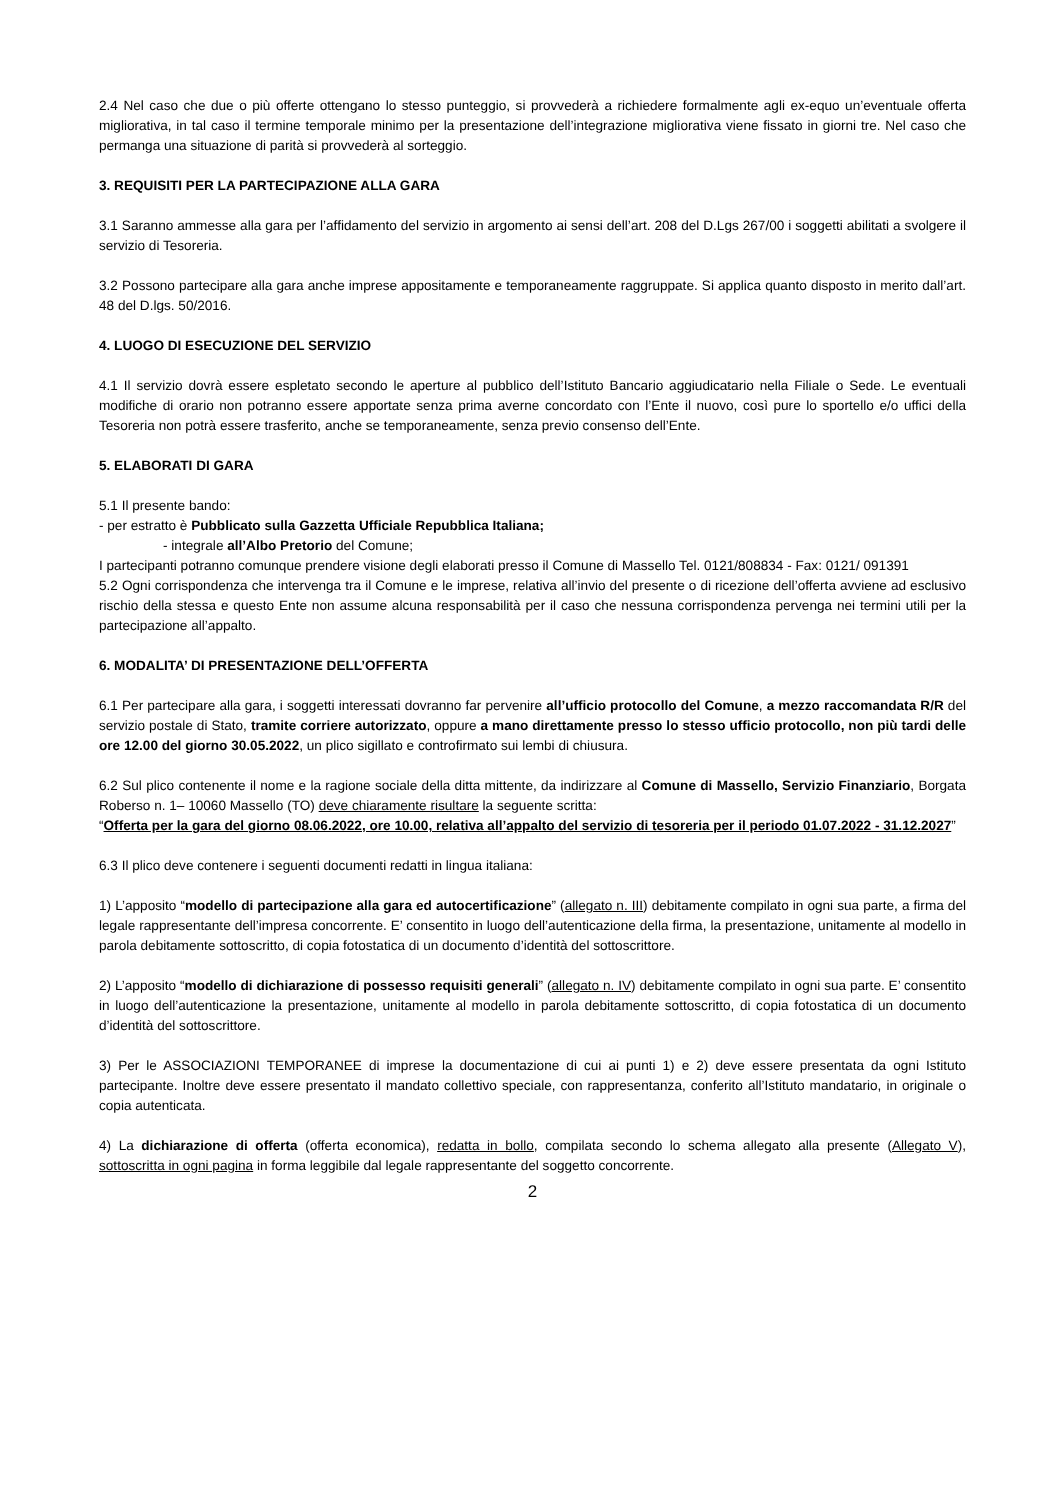2.4 Nel caso che due o più offerte ottengano lo stesso punteggio, si provvederà a richiedere formalmente agli ex-equo un’eventuale offerta migliorativa, in tal caso il termine temporale minimo per la presentazione dell’integrazione migliorativa viene fissato in giorni tre. Nel caso che permanga una situazione di parità si provvederà al sorteggio.
3. REQUISITI PER LA PARTECIPAZIONE ALLA GARA
3.1 Saranno ammesse alla gara per l’affidamento del servizio in argomento ai sensi dell’art. 208 del D.Lgs 267/00 i soggetti abilitati a svolgere il servizio di Tesoreria.
3.2 Possono partecipare alla gara anche imprese appositamente e temporaneamente raggruppate. Si applica quanto disposto in merito dall’art. 48 del D.lgs. 50/2016.
4. LUOGO DI ESECUZIONE DEL SERVIZIO
4.1 Il servizio dovrà essere espletato secondo le aperture al pubblico dell’Istituto Bancario aggiudicatario nella Filiale o Sede. Le eventuali modifiche di orario non potranno essere apportate senza prima averne concordato con l’Ente il nuovo, così pure lo sportello e/o uffici della Tesoreria non potrà essere trasferito, anche se temporaneamente, senza previo consenso dell’Ente.
5. ELABORATI DI GARA
5.1 Il presente bando:
- per estratto è Pubblicato sulla Gazzetta Ufficiale Repubblica Italiana;
- integrale all’Albo Pretorio del Comune;
I partecipanti potranno comunque prendere visione degli elaborati presso il Comune di Massello Tel. 0121/808834 - Fax: 0121/ 091391
5.2 Ogni corrispondenza che intervenga tra il Comune e le imprese, relativa all’invio del presente o di ricezione dell’offerta avviene ad esclusivo rischio della stessa e questo Ente non assume alcuna responsabilità per il caso che nessuna corrispondenza pervenga nei termini utili per la partecipazione all’appalto.
6. MODALITA’ DI PRESENTAZIONE DELL’OFFERTA
6.1 Per partecipare alla gara, i soggetti interessati dovranno far pervenire all’ufficio protocollo del Comune, a mezzo raccomandata R/R del servizio postale di Stato, tramite corriere autorizzato, oppure a mano direttamente presso lo stesso ufficio protocollo, non più tardi delle ore 12.00 del giorno 30.05.2022, un plico sigillato e controfirmato sui lembi di chiusura.
6.2 Sul plico contenente il nome e la ragione sociale della ditta mittente, da indirizzare al Comune di Massello, Servizio Finanziario, Borgata Roberso n. 1– 10060 Massello (TO) deve chiaramente risultare la seguente scritta:
“Offerta per la gara del giorno 08.06.2022, ore 10.00, relativa all’appalto del servizio di tesoreria per il periodo 01.07.2022 - 31.12.2027”
6.3 Il plico deve contenere i seguenti documenti redatti in lingua italiana:
1) L’apposito “modello di partecipazione alla gara ed autocertificazione” (allegato n. III) debitamente compilato in ogni sua parte, a firma del legale rappresentante dell’impresa concorrente. E’ consentito in luogo dell’autenticazione della firma, la presentazione, unitamente al modello in parola debitamente sottoscritto, di copia fotostatica di un documento d’identità del sottoscrittore.
2) L’apposito “modello di dichiarazione di possesso requisiti generali” (allegato n. IV) debitamente compilato in ogni sua parte. E’ consentito in luogo dell’autenticazione la presentazione, unitamente al modello in parola debitamente sottoscritto, di copia fotostatica di un documento d’identità del sottoscrittore.
3) Per le ASSOCIAZIONI TEMPORANEE di imprese la documentazione di cui ai punti 1) e 2) deve essere presentata da ogni Istituto partecipante. Inoltre deve essere presentato il mandato collettivo speciale, con rappresentanza, conferito all’Istituto mandatario, in originale o copia autenticata.
4) La dichiarazione di offerta (offerta economica), redatta in bollo, compilata secondo lo schema allegato alla presente (Allegato V), sottoscritta in ogni pagina in forma leggibile dal legale rappresentante del soggetto concorrente.
2